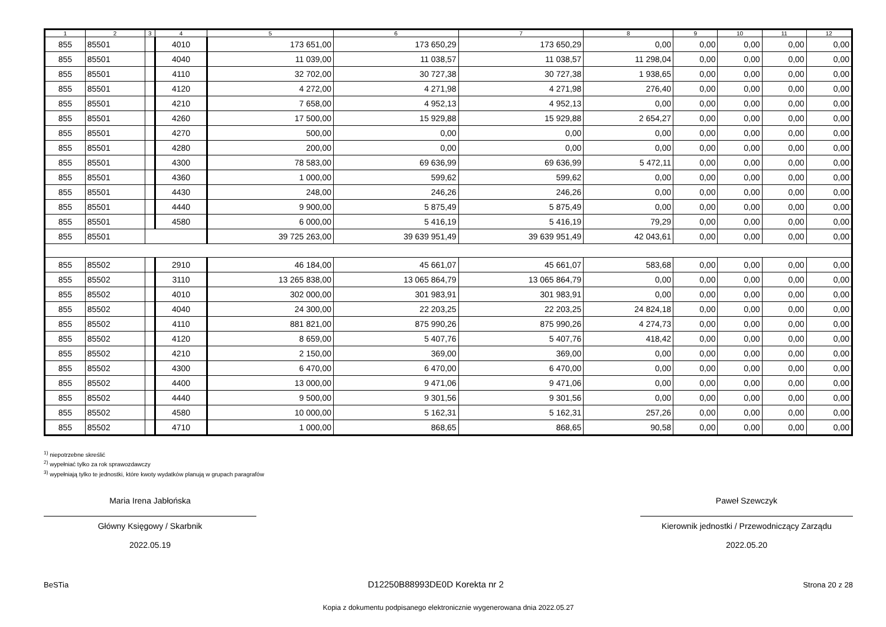| 1 | 2 | 3 | 4 | 5 | 6 | 7 | 8 | 9 | 10 | 11 | 12 |
| --- | --- | --- | --- | --- | --- | --- | --- | --- | --- | --- | --- |
| 855 | 85501 | | 4010 | 173 651,00 | 173 650,29 | 173 650,29 | 0,00 | 0,00 | 0,00 | 0,00 | 0,00 |
| 855 | 85501 | | 4040 | 11 039,00 | 11 038,57 | 11 038,57 | 11 298,04 | 0,00 | 0,00 | 0,00 | 0,00 |
| 855 | 85501 | | 4110 | 32 702,00 | 30 727,38 | 30 727,38 | 1 938,65 | 0,00 | 0,00 | 0,00 | 0,00 |
| 855 | 85501 | | 4120 | 4 272,00 | 4 271,98 | 4 271,98 | 276,40 | 0,00 | 0,00 | 0,00 | 0,00 |
| 855 | 85501 | | 4210 | 7 658,00 | 4 952,13 | 4 952,13 | 0,00 | 0,00 | 0,00 | 0,00 | 0,00 |
| 855 | 85501 | | 4260 | 17 500,00 | 15 929,88 | 15 929,88 | 2 654,27 | 0,00 | 0,00 | 0,00 | 0,00 |
| 855 | 85501 | | 4270 | 500,00 | 0,00 | 0,00 | 0,00 | 0,00 | 0,00 | 0,00 | 0,00 |
| 855 | 85501 | | 4280 | 200,00 | 0,00 | 0,00 | 0,00 | 0,00 | 0,00 | 0,00 | 0,00 |
| 855 | 85501 | | 4300 | 78 583,00 | 69 636,99 | 69 636,99 | 5 472,11 | 0,00 | 0,00 | 0,00 | 0,00 |
| 855 | 85501 | | 4360 | 1 000,00 | 599,62 | 599,62 | 0,00 | 0,00 | 0,00 | 0,00 | 0,00 |
| 855 | 85501 | | 4430 | 248,00 | 246,26 | 246,26 | 0,00 | 0,00 | 0,00 | 0,00 | 0,00 |
| 855 | 85501 | | 4440 | 9 900,00 | 5 875,49 | 5 875,49 | 0,00 | 0,00 | 0,00 | 0,00 | 0,00 |
| 855 | 85501 | | 4580 | 6 000,00 | 5 416,19 | 5 416,19 | 79,29 | 0,00 | 0,00 | 0,00 | 0,00 |
| 855 | 85501 | | | 39 725 263,00 | 39 639 951,49 | 39 639 951,49 | 42 043,61 | 0,00 | 0,00 | 0,00 | 0,00 |
| 855 | 85502 | | 2910 | 46 184,00 | 45 661,07 | 45 661,07 | 583,68 | 0,00 | 0,00 | 0,00 | 0,00 |
| 855 | 85502 | | 3110 | 13 265 838,00 | 13 065 864,79 | 13 065 864,79 | 0,00 | 0,00 | 0,00 | 0,00 | 0,00 |
| 855 | 85502 | | 4010 | 302 000,00 | 301 983,91 | 301 983,91 | 0,00 | 0,00 | 0,00 | 0,00 | 0,00 |
| 855 | 85502 | | 4040 | 24 300,00 | 22 203,25 | 22 203,25 | 24 824,18 | 0,00 | 0,00 | 0,00 | 0,00 |
| 855 | 85502 | | 4110 | 881 821,00 | 875 990,26 | 875 990,26 | 4 274,73 | 0,00 | 0,00 | 0,00 | 0,00 |
| 855 | 85502 | | 4120 | 8 659,00 | 5 407,76 | 5 407,76 | 418,42 | 0,00 | 0,00 | 0,00 | 0,00 |
| 855 | 85502 | | 4210 | 2 150,00 | 369,00 | 369,00 | 0,00 | 0,00 | 0,00 | 0,00 | 0,00 |
| 855 | 85502 | | 4300 | 6 470,00 | 6 470,00 | 6 470,00 | 0,00 | 0,00 | 0,00 | 0,00 | 0,00 |
| 855 | 85502 | | 4400 | 13 000,00 | 9 471,06 | 9 471,06 | 0,00 | 0,00 | 0,00 | 0,00 | 0,00 |
| 855 | 85502 | | 4440 | 9 500,00 | 9 301,56 | 9 301,56 | 0,00 | 0,00 | 0,00 | 0,00 | 0,00 |
| 855 | 85502 | | 4580 | 10 000,00 | 5 162,31 | 5 162,31 | 257,26 | 0,00 | 0,00 | 0,00 | 0,00 |
| 855 | 85502 | | 4710 | 1 000,00 | 868,65 | 868,65 | 90,58 | 0,00 | 0,00 | 0,00 | 0,00 |
<sup>1)</sup> niepotrzebne skreślić
<sup>2)</sup> wypełniać tylko za rok sprawozdawczy
<sup>3)</sup> wypełniają tylko te jednostki, które kwoty wydatków planują w grupach paragrafów
Maria Irena Jabłońska
Główny Księgowy / Skarbnik
2022.05.19
Paweł Szewczyk
Kierownik jednostki / Przewodniczący Zarządu
2022.05.20
BeSTia D12250B88993DE0D Korekta nr 2 Strona 20 z 28
Kopia z dokumentu podpisanego elektronicznie wygenerowana dnia 2022.05.27